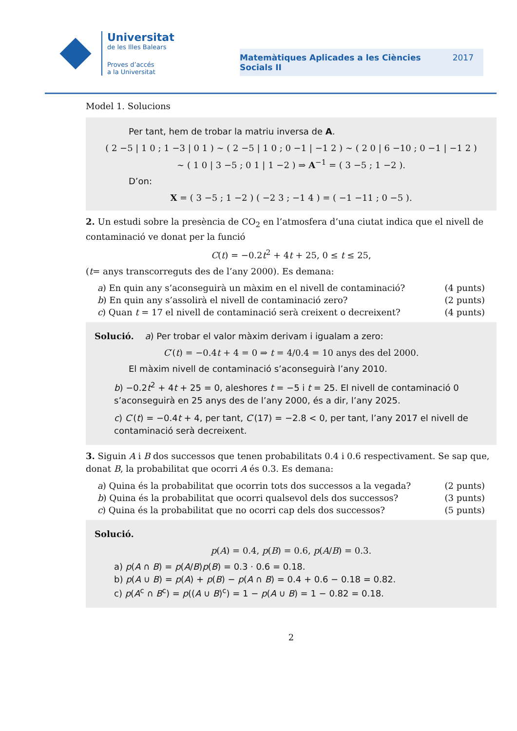Universitat
de les Illes Balears
Proves d’accés
a la Universitat
Matemàtiques Aplicades a les Ciències
Socials II 2017
Model 1. Solucions
Per tant, hem de trobar la matriu inversa de A.
( 2 −5 | 1 0 ; 1 −3 | 0 1 ) ∼ ( 2 −5 | 1 0 ; 0 −1 | −1 2 ) ∼ ( 2 0 | 6 −10 ; 0 −1 | −1 2 )
∼ ( 1 0 | 3 −5 ; 0 1 | 1 −2 ) ⇒ A<sup>−1</sup> = ( 3 −5 ; 1 −2 ).
D’on:
X = ( 3 −5 ; 1 −2 ) ( −2 3 ; −1 4 ) = ( −1 −11 ; 0 −5 ).
2. Un estudi sobre la presència de CO<sub>2</sub> en l’atmosfera d’una ciutat indica que el nivell de contaminació ve donat per la funció
C(t) = −0.2t<sup>2</sup> + 4t + 25, 0 ≤ t ≤ 25,
(t= anys transcorreguts des de l’any 2000). Es demana:
a) En quin any s’aconseguirà un màxim en el nivell de contaminació? (4 punts)
b) En quin any s’assolirà el nivell de contaminació zero? (2 punts)
c) Quan t = 17 el nivell de contaminació serà creixent o decreixent? (4 punts)
Solució. a) Per trobar el valor màxim derivam i igualam a zero:
C′(t) = −0.4t + 4 = 0 ⇒ t = 4/0.4 = 10 anys des del 2000.
El màxim nivell de contaminació s’aconseguirà l’any 2010.
b) −0.2t<sup>2</sup> + 4t + 25 = 0, aleshores t = −5 i t = 25. El nivell de contaminació 0 s’aconseguirà en 25 anys des de l’any 2000, és a dir, l’any 2025.
c) C′(t) = −0.4t + 4, per tant, C′(17) = −2.8 < 0, per tant, l’any 2017 el nivell de contaminació serà decreixent.
3. Siguin A i B dos successos que tenen probabilitats 0.4 i 0.6 respectivament. Se sap que, donat B, la probabilitat que ocorri A és 0.3. Es demana:
a) Quina és la probabilitat que ocorrin tots dos successos a la vegada? (2 punts)
b) Quina és la probabilitat que ocorri qualsevol dels dos successos? (3 punts)
c) Quina és la probabilitat que no ocorri cap dels dos successos? (5 punts)
Solució.
p(A) = 0.4, p(B) = 0.6, p(A/B) = 0.3.
a) p(A ∩ B) = p(A/B)p(B) = 0.3 · 0.6 = 0.18.
b) p(A ∪ B) = p(A) + p(B) − p(A ∩ B) = 0.4 + 0.6 − 0.18 = 0.82.
c) p(A<sup>c</sup> ∩ B<sup>c</sup>) = p((A ∪ B)<sup>c</sup>) = 1 − p(A ∪ B) = 1 − 0.82 = 0.18.
2